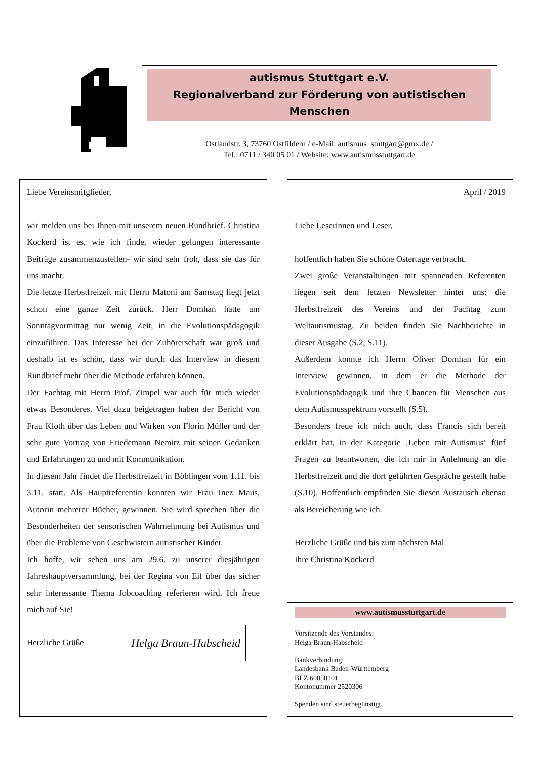autismus Stuttgart e.V.
Regionalverband zur Förderung von autistischen Menschen
Ostlandstr. 3, 73760 Ostfildern / e-Mail: autismus_stuttgart@gmx.de /
Tel.: 0711 / 340 05 01 / Website: www.autismusstuttgart.de
Liebe Vereinsmitglieder,
wir melden uns bei Ihnen mit unserem neuen Rundbrief. Christina Kockerd ist es, wie ich finde, wieder gelungen interessante Beiträge zusammenzustellen- wir sind sehr froh, dass sie das für uns macht.
Die letzte Herbstfreizeit mit Herrn Matoni am Samstag liegt jetzt schon eine ganze Zeit zurück. Herr Domhan hatte am Sonntagvormittag nur wenig Zeit, in die Evolutionspädagogik einzuführen. Das Interesse bei der Zuhörerschaft war groß und deshalb ist es schön, dass wir durch das Interview in diesem Rundbrief mehr über die Methode erfahren können.
Der Fachtag mit Herrn Prof. Zimpel war auch für mich wieder etwas Besonderes. Viel dazu beigetragen haben der Bericht von Frau Kloth über das Leben und Wirken von Florin Müller und der sehr gute Vortrag von Friedemann Nemitz mit seinen Gedanken und Erfahrungen zu und mit Kommunikation.
In diesem Jahr findet die Herbstfreizeit in Böblingen vom 1.11. bis 3.11. statt. Als Hauptreferentin konnten wir Frau Inez Maus, Autorin mehrerer Bücher, gewinnen. Sie wird sprechen über die Besonderheiten der sensorischen Wahrnehmung bei Autismus und über die Probleme von Geschwistern autistischer Kinder.
Ich hoffe, wir sehen uns am 29.6. zu unserer diesjährigen Jahreshauptversammlung, bei der Regina von Eif über das sicher sehr interessante Thema Jobcoaching referieren wird. Ich freue mich auf Sie!
Herzliche Grüße Helga Braun-Habscheid
April / 2019
Liebe Leserinnen und Leser,
hoffentlich haben Sie schöne Ostertage verbracht.
Zwei große Veranstaltungen mit spannenden Referenten liegen seit dem letzten Newsletter hinter uns: die Herbstfreizeit des Vereins und der Fachtag zum Weltautismustag. Zu beiden finden Sie Nachberichte in dieser Ausgabe (S.2, S.11).
Außerdem konnte ich Herrn Oliver Domhan für ein Interview gewinnen, in dem er die Methode der Evolutionspädagogik und ihre Chancen für Menschen aus dem Autismusspektrum vorstellt (S.5).
Besonders freue ich mich auch, dass Francis sich bereit erklärt hat, in der Kategorie ‚Leben mit Autismus‘ fünf Fragen zu beantworten, die ich mir in Anlehnung an die Herbstfreizeit und die dort geführten Gespräche gestellt habe (S.10). Hoffentlich empfinden Sie diesen Austausch ebenso als Bereicherung wie ich.
Herzliche Grüße und bis zum nächsten Mal
Ihre Christina Kockerd
www.autismusstuttgart.de
Vorsitzende des Vorstandes:
Helga Braun-Habscheid
Bankverbindung:
Landesbank Baden-Württemberg
BLZ 60050101
Kontonummer 2520306
Spenden sind steuerbegünstigt.